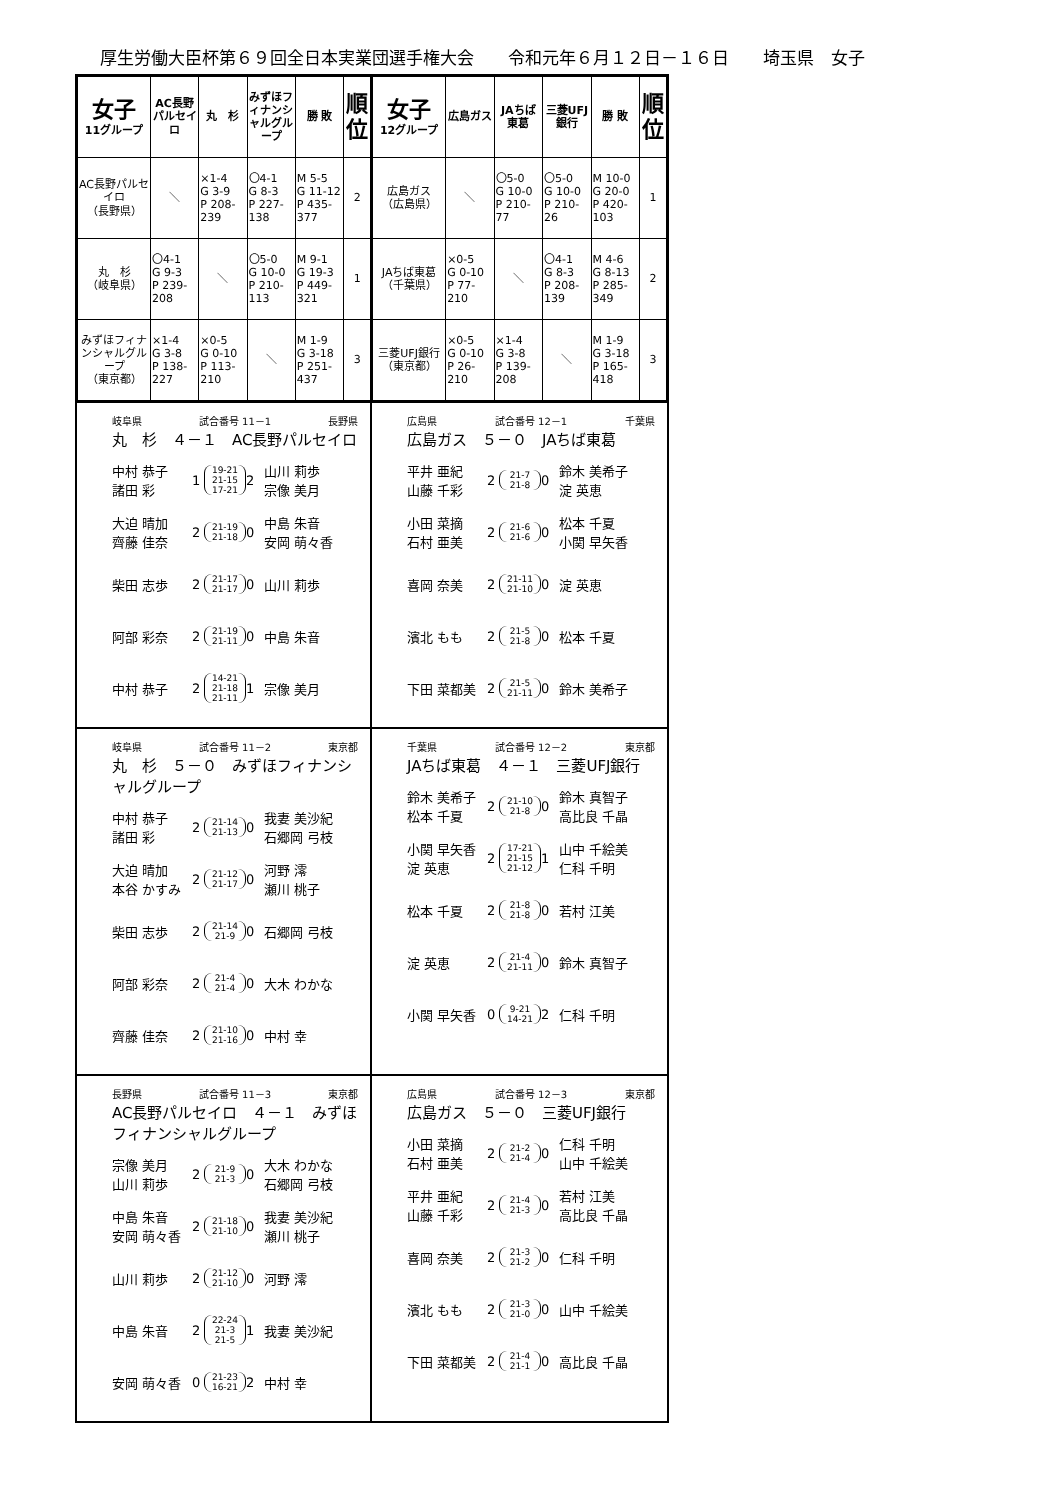厚生労働大臣杯第６９回全日本実業団選手権大会　　令和元年６月１２日－１６日　　埼玉県　女子
| 女子 11グループ | AC長野パルセイロ | 丸 杉 | みずほフィナンシャルグループ | 勝 敗 | 順位 |
| --- | --- | --- | --- | --- | --- |
| AC長野パルセイロ （長野県） | ＼ | ×1-4 G 3-9 P 208-239 | 〇4-1 G 8-3 P 227-138 | M 5-5 G 11-12 P 435-377 | 2 |
| 丸 杉 （岐阜県） | 〇4-1 G 9-3 P 239-208 | ＼ | 〇5-0 G 10-0 P 210-113 | M 9-1 G 19-3 P 449-321 | 1 |
| みずほフィナンシャルグループ （東京都） | ×1-4 G 3-8 P 138-227 | ×0-5 G 0-10 P 113-210 | ＼ | M 1-9 G 3-18 P 251-437 | 3 |
| 女子 12グループ | 広島ガス | JAちば東葛 | 三菱UFJ銀行 | 勝 敗 | 順位 |
| --- | --- | --- | --- | --- | --- |
| 広島ガス （広島県） | ＼ | 〇5-0 G 10-0 P 210-77 | 〇5-0 G 10-0 P 210-26 | M 10-0 G 20-0 P 420-103 | 1 |
| JAちば東葛 （千葉県） | ×0-5 G 0-10 P 77-210 | ＼ | 〇4-1 G 8-3 P 208-139 | M 4-6 G 8-13 P 285-349 | 2 |
| 三菱UFJ銀行 （東京都） | ×0-5 G 0-10 P 26-210 | ×1-4 G 3-8 P 139-208 | ＼ | M 1-9 G 3-18 P 165-418 | 3 |
岐阜県 試合番号 11－1 長野県
丸　杉　４－１　AC長野パルセイロ
中村 恭子
諸田 彩
1
19-21
21-15
17-21
2
山川 莉歩
宗像 美月
大迫 晴加
齊藤 佳奈
2
21-19
21-18
0
中島 朱音
安岡 萌々香
柴田 志歩 2
21-17
21-17
0 山川 莉歩
阿部 彩奈 2
21-19
21-11
0 中島 朱音
中村 恭子 2
14-21
21-18
21-11
1 宗像 美月
広島県 試合番号 12－1 千葉県
広島ガス　５－０　JAちば東葛
平井 亜紀
山藤 千彩
2
21-7
21-8
0
鈴木 美希子
淀 英恵
小田 菜摘
石村 亜美
2
21-6
21-6
0
松本 千夏
小関 早矢香
喜岡 奈美 2
21-11
21-10
0 淀 英恵
濱北 もも 2
21-5
21-8
0 松本 千夏
下田 菜都美 2
21-5
21-11
0 鈴木 美希子
岐阜県 試合番号 11－2 東京都
丸　杉　５－０　みずほフィナンシャルグループ
中村 恭子
諸田 彩
2
21-14
21-13
0
我妻 美沙紀
石郷岡 弓枝
大迫 晴加
本谷 かすみ
2
21-12
21-17
0
河野 澪
瀬川 桃子
柴田 志歩 2
21-14
21-9
0 石郷岡 弓枝
阿部 彩奈 2
21-4
21-4
0 大木 わかな
齊藤 佳奈 2
21-10
21-16
0 中村 幸
千葉県 試合番号 12－2 東京都
JAちば東葛　４－１　三菱UFJ銀行
鈴木 美希子
松本 千夏
2
21-10
21-8
0
鈴木 真智子
高比良 千晶
小関 早矢香
淀 英恵
2
17-21
21-15
21-12
1
山中 千絵美
仁科 千明
松本 千夏 2
21-8
21-8
0 若村 江美
淀 英恵 2
21-4
21-11
0 鈴木 真智子
小関 早矢香 0
9-21
14-21
2 仁科 千明
長野県 試合番号 11－3 東京都
AC長野パルセイロ　４－１　みずほフィナンシャルグループ
宗像 美月
山川 莉歩
2
21-9
21-3
0
大木 わかな
石郷岡 弓枝
中島 朱音
安岡 萌々香
2
21-18
21-10
0
我妻 美沙紀
瀬川 桃子
山川 莉歩 2
21-12
21-10
0 河野 澪
中島 朱音 2
22-24
21-3
21-5
1 我妻 美沙紀
安岡 萌々香 0
21-23
16-21
2 中村 幸
広島県 試合番号 12－3 東京都
広島ガス　５－０　三菱UFJ銀行
小田 菜摘
石村 亜美
2
21-2
21-4
0
仁科 千明
山中 千絵美
平井 亜紀
山藤 千彩
2
21-4
21-3
0
若村 江美
高比良 千晶
喜岡 奈美 2
21-3
21-2
0 仁科 千明
濱北 もも 2
21-3
21-0
0 山中 千絵美
下田 菜都美 2
21-4
21-1
0 高比良 千晶